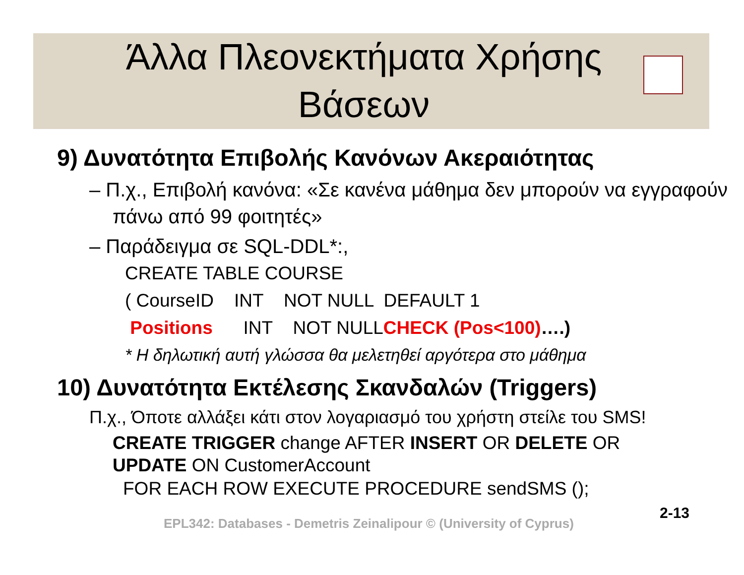Άλλα Πλεονεκτήματα Χρήσης Βάσεων
9) Δυνατότητα Επιβολής Κανόνων Ακεραιότητας
– Π.χ., Επιβολή κανόνα: «Σε κανένα μάθημα δεν μπορούν να εγγραφούν πάνω από 99 φοιτητές»
– Παράδειγμα σε SQL-DDL*:,
CREATE TABLE COURSE
( CourseID INT NOT NULL DEFAULT 1
Positions INT NOT NULLCHECK (Pos<100)….)
* Η δηλωτική αυτή γλώσσα θα μελετηθεί αργότερα στο μάθημα
10) Δυνατότητα Εκτέλεσης Σκανδαλών (Triggers)
Π.χ., Όποτε αλλάξει κάτι στον λογαριασμό του χρήστη στείλε του SMS!
CREATE TRIGGER change AFTER INSERT OR DELETE OR UPDATE ON CustomerAccount
FOR EACH ROW EXECUTE PROCEDURE sendSMS ();
EPL342: Databases - Demetris Zeinalipour © (University of Cyprus)
2-13